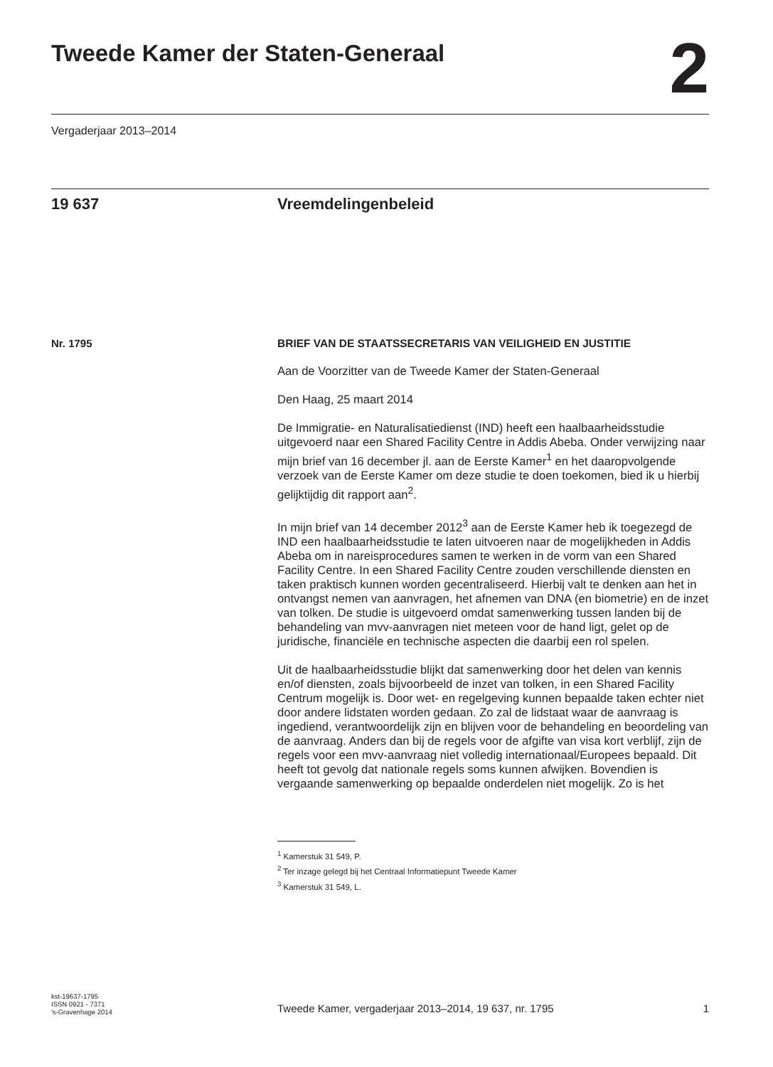Tweede Kamer der Staten-Generaal
2
Vergaderjaar 2013–2014
19 637 Vreemdelingenbeleid
Nr. 1795
BRIEF VAN DE STAATSSECRETARIS VAN VEILIGHEID EN JUSTITIE
Aan de Voorzitter van de Tweede Kamer der Staten-Generaal
Den Haag, 25 maart 2014
De Immigratie- en Naturalisatiedienst (IND) heeft een haalbaarheidsstudie uitgevoerd naar een Shared Facility Centre in Addis Abeba. Onder verwijzing naar mijn brief van 16 december jl. aan de Eerste Kamer<sup>1</sup> en het daaropvolgende verzoek van de Eerste Kamer om deze studie te doen toekomen, bied ik u hierbij gelijktijdig dit rapport aan<sup>2</sup>.
In mijn brief van 14 december 2012<sup>3</sup> aan de Eerste Kamer heb ik toegezegd de IND een haalbaarheidsstudie te laten uitvoeren naar de mogelijkheden in Addis Abeba om in nareisprocedures samen te werken in de vorm van een Shared Facility Centre. In een Shared Facility Centre zouden verschillende diensten en taken praktisch kunnen worden gecentraliseerd. Hierbij valt te denken aan het in ontvangst nemen van aanvragen, het afnemen van DNA (en biometrie) en de inzet van tolken. De studie is uitgevoerd omdat samenwerking tussen landen bij de behandeling van mvv-aanvragen niet meteen voor de hand ligt, gelet op de juridische, financiële en technische aspecten die daarbij een rol spelen.
Uit de haalbaarheidsstudie blijkt dat samenwerking door het delen van kennis en/of diensten, zoals bijvoorbeeld de inzet van tolken, in een Shared Facility Centrum mogelijk is. Door wet- en regelgeving kunnen bepaalde taken echter niet door andere lidstaten worden gedaan. Zo zal de lidstaat waar de aanvraag is ingediend, verantwoordelijk zijn en blijven voor de behandeling en beoordeling van de aanvraag. Anders dan bij de regels voor de afgifte van visa kort verblijf, zijn de regels voor een mvv-aanvraag niet volledig internationaal/Europees bepaald. Dit heeft tot gevolg dat nationale regels soms kunnen afwijken. Bovendien is vergaande samenwerking op bepaalde onderdelen niet mogelijk. Zo is het
<sup>1</sup> Kamerstuk 31 549, P.
<sup>2</sup> Ter inzage gelegd bij het Centraal Informatiepunt Tweede Kamer
<sup>3</sup> Kamerstuk 31 549, L.
kst-19637-1795
ISSN 0921 - 7371
's-Gravenhage 2014
Tweede Kamer, vergaderjaar 2013–2014, 19 637, nr. 1795
1